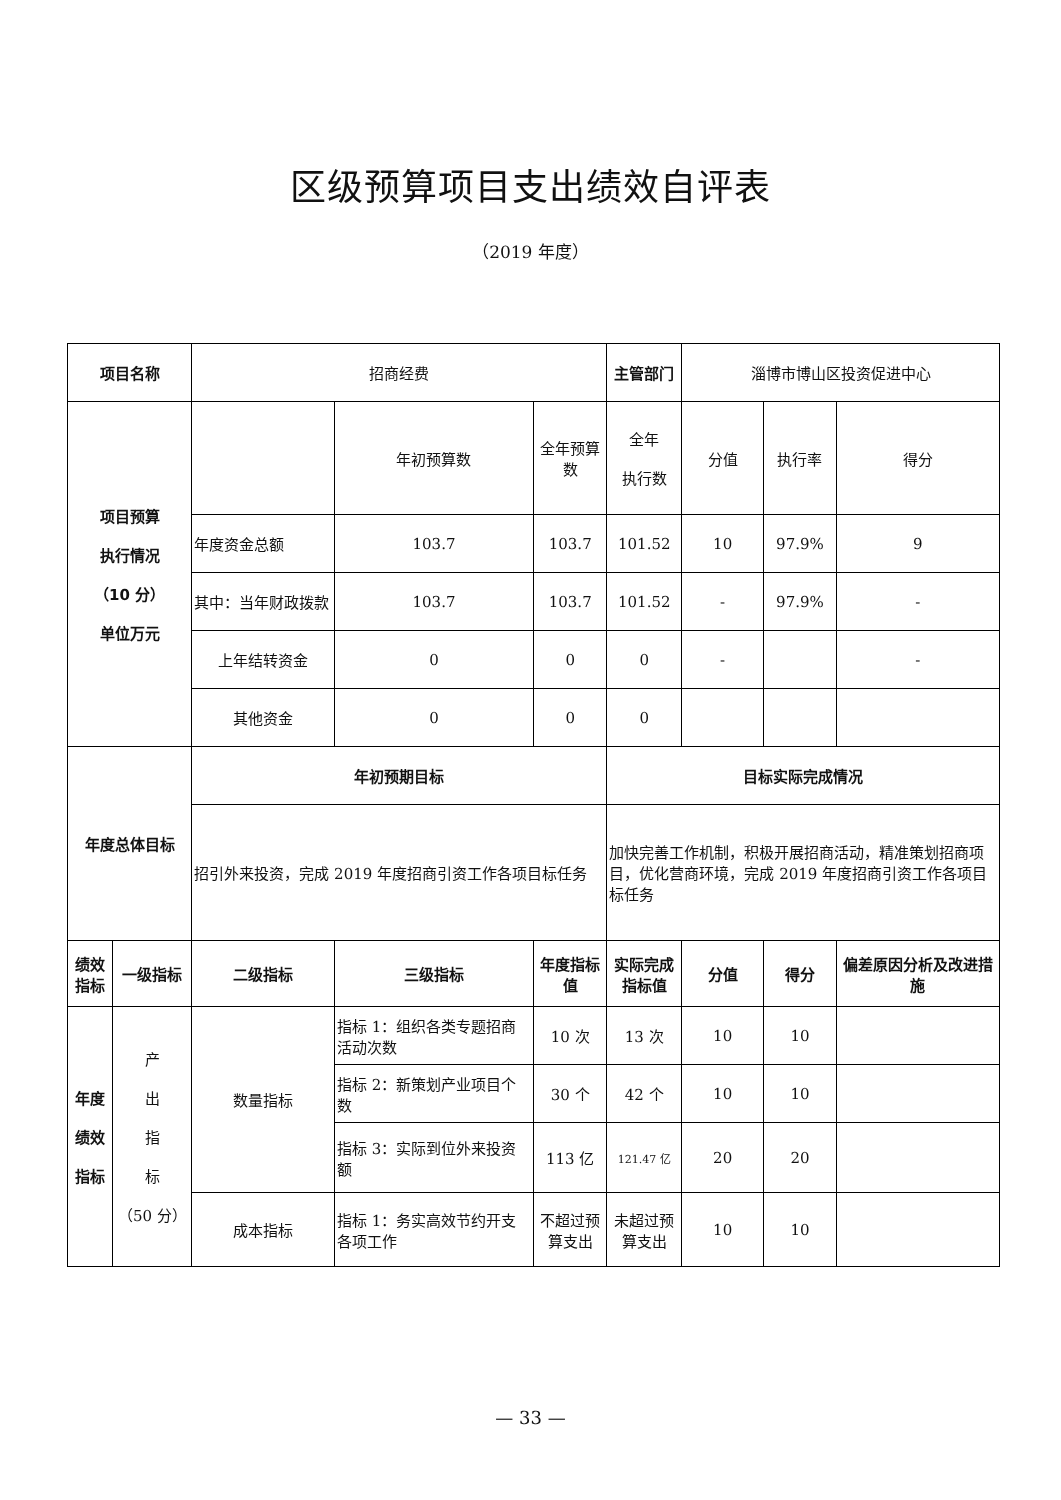区级预算项目支出绩效自评表
（2019 年度）
| 项目名称 | | 招商经费 | | | 主管部门 | 淄博市博山区投资促进中心 | | |
| 项目预算 执行情况 （10 分） 单位万元 | | | 年初预算数 | 全年预算数 | 全年 执行数 | 分值 | 执行率 | 得分 |
| | | 年度资金总额 | 103.7 | 103.7 | 101.52 | 10 | 97.9% | 9 |
| | | 其中：当年财政拨款 | 103.7 | 103.7 | 101.52 | - | 97.9% | - |
| | | 上年结转资金 | 0 | 0 | 0 | - | | - |
| | | 其他资金 | 0 | 0 | 0 | | | |
| 年度总体目标 | | 年初预期目标 | | | 目标实际完成情况 | | | |
| | | 招引外来投资，完成 2019 年度招商引资工作各项目标任务 | | | 加快完善工作机制，积极开展招商活动，精准策划招商项目，优化营商环境，完成 2019 年度招商引资工作各项目标任务 | | | |
| 绩效指标 | 一级指标 | 二级指标 | 三级指标 | 年度指标值 | 实际完成指标值 | 分值 | 得分 | 偏差原因分析及改进措施 |
| 年度 绩效 指标 | 产 出 指 标 （50 分） | 数量指标 | 指标 1：组织各类专题招商活动次数 | 10 次 | 13 次 | 10 | 10 | |
| | | | 指标 2：新策划产业项目个数 | 30 个 | 42 个 | 10 | 10 | |
| | | | 指标 3：实际到位外来投资额 | 113 亿 | 121.47 亿 | 20 | 20 | |
| | | 成本指标 | 指标 1：务实高效节约开支各项工作 | 不超过预算支出 | 未超过预算支出 | 10 | 10 | |
— 33 —